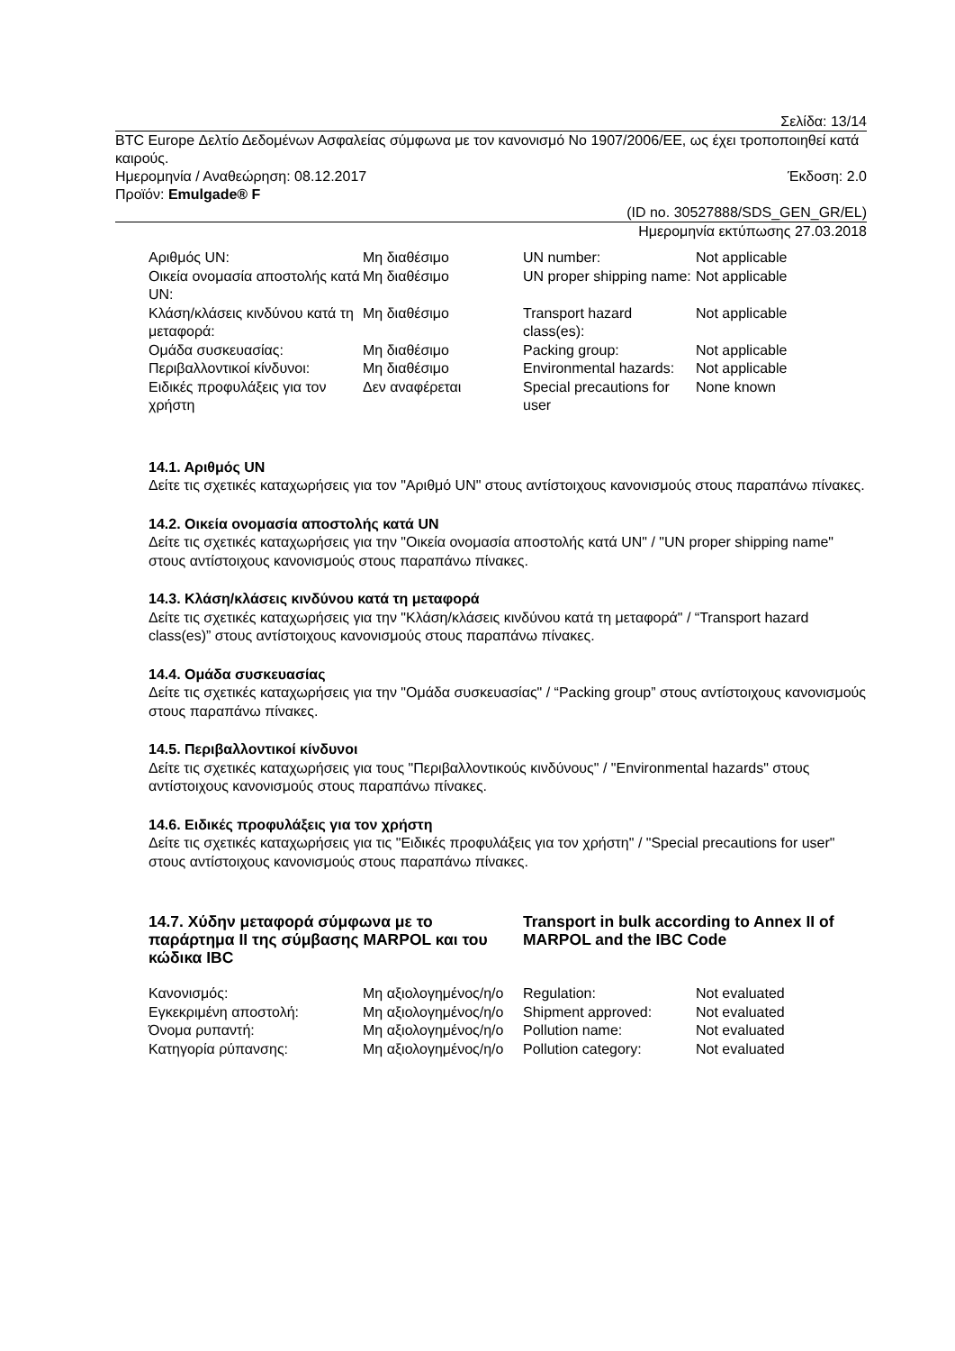Σελίδα: 13/14
BTC Europe Δελτίο Δεδομένων Ασφαλείας σύμφωνα με τον κανονισμό No 1907/2006/ΕΕ, ως έχει τροποποιηθεί κατά καιρούς.
Ημερομηνία / Αναθεώρηση: 08.12.2017 Έκδοση: 2.0
Προϊόν: Emulgade® F
(ID no. 30527888/SDS_GEN_GR/EL)
Ημερομηνία εκτύπωσης 27.03.2018
| Αριθμός UN: | Μη διαθέσιμο | UN number: | Not applicable |
| Οικεία ονομασία αποστολής κατά UN: | Μη διαθέσιμο | UN proper shipping name: | Not applicable |
| Κλάση/κλάσεις κινδύνου κατά τη μεταφορά: | Μη διαθέσιμο | Transport hazard class(es): | Not applicable |
| Ομάδα συσκευασίας: | Μη διαθέσιμο | Packing group: | Not applicable |
| Περιβαλλοντικοί κίνδυνοι: | Μη διαθέσιμο | Environmental hazards: | Not applicable |
| Ειδικές προφυλάξεις για τον χρήστη | Δεν αναφέρεται | Special precautions for user | None known |
14.1. Αριθμός UN
Δείτε τις σχετικές καταχωρήσεις για τον "Αριθμό UN" στους αντίστοιχους κανονισμούς στους παραπάνω πίνακες.
14.2. Οικεία ονομασία αποστολής κατά UN
Δείτε τις σχετικές καταχωρήσεις για την "Οικεία ονομασία αποστολής κατά UN" / "UN proper shipping name" στους αντίστοιχους κανονισμούς στους παραπάνω πίνακες.
14.3. Κλάση/κλάσεις κινδύνου κατά τη μεταφορά
Δείτε τις σχετικές καταχωρήσεις για την "Κλάση/κλάσεις κινδύνου κατά τη μεταφορά" / “Transport hazard class(es)” στους αντίστοιχους κανονισμούς στους παραπάνω πίνακες.
14.4. Ομάδα συσκευασίας
Δείτε τις σχετικές καταχωρήσεις για την "Ομάδα συσκευασίας" / “Packing group” στους αντίστοιχους κανονισμούς στους παραπάνω πίνακες.
14.5. Περιβαλλοντικοί κίνδυνοι
Δείτε τις σχετικές καταχωρήσεις για τους "Περιβαλλοντικούς κινδύνους" / "Environmental hazards" στους αντίστοιχους κανονισμούς στους παραπάνω πίνακες.
14.6. Ειδικές προφυλάξεις για τον χρήστη
Δείτε τις σχετικές καταχωρήσεις για τις "Ειδικές προφυλάξεις για τον χρήστη" / "Special precautions for user" στους αντίστοιχους κανονισμούς στους παραπάνω πίνακες.
14.7. Χύδην μεταφορά σύμφωνα με το παράρτημα II της σύμβασης MARPOL και του κώδικα IBC
Transport in bulk according to Annex II of MARPOL and the IBC Code
| Κανονισμός: | Μη αξιολογημένος/η/ο | Regulation: | Not evaluated |
| Εγκεκριμένη αποστολή: | Μη αξιολογημένος/η/ο | Shipment approved: | Not evaluated |
| Όνομα ρυπαντή: | Μη αξιολογημένος/η/ο | Pollution name: | Not evaluated |
| Κατηγορία ρύπανσης: | Μη αξιολογημένος/η/ο | Pollution category: | Not evaluated |